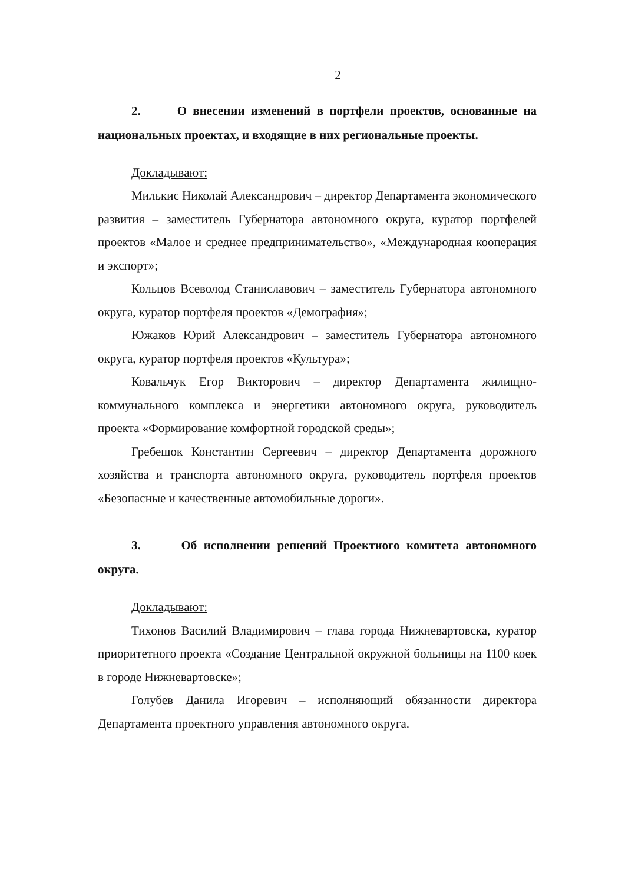2
2. О внесении изменений в портфели проектов, основанные на национальных проектах, и входящие в них региональные проекты.
Докладывают:
Милькис Николай Александрович – директор Департамента экономического развития – заместитель Губернатора автономного округа, куратор портфелей проектов «Малое и среднее предпринимательство», «Международная кооперация и экспорт»;
Кольцов Всеволод Станиславович – заместитель Губернатора автономного округа, куратор портфеля проектов «Демография»;
Южаков Юрий Александрович – заместитель Губернатора автономного округа, куратор портфеля проектов «Культура»;
Ковальчук Егор Викторович – директор Департамента жилищно-коммунального комплекса и энергетики автономного округа, руководитель проекта «Формирование комфортной городской среды»;
Гребешок Константин Сергеевич – директор Департамента дорожного хозяйства и транспорта автономного округа, руководитель портфеля проектов «Безопасные и качественные автомобильные дороги».
3. Об исполнении решений Проектного комитета автономного округа.
Докладывают:
Тихонов Василий Владимирович – глава города Нижневартовска, куратор приоритетного проекта «Создание Центральной окружной больницы на 1100 коек в городе Нижневартовске»;
Голубев Данила Игоревич – исполняющий обязанности директора Департамента проектного управления автономного округа.